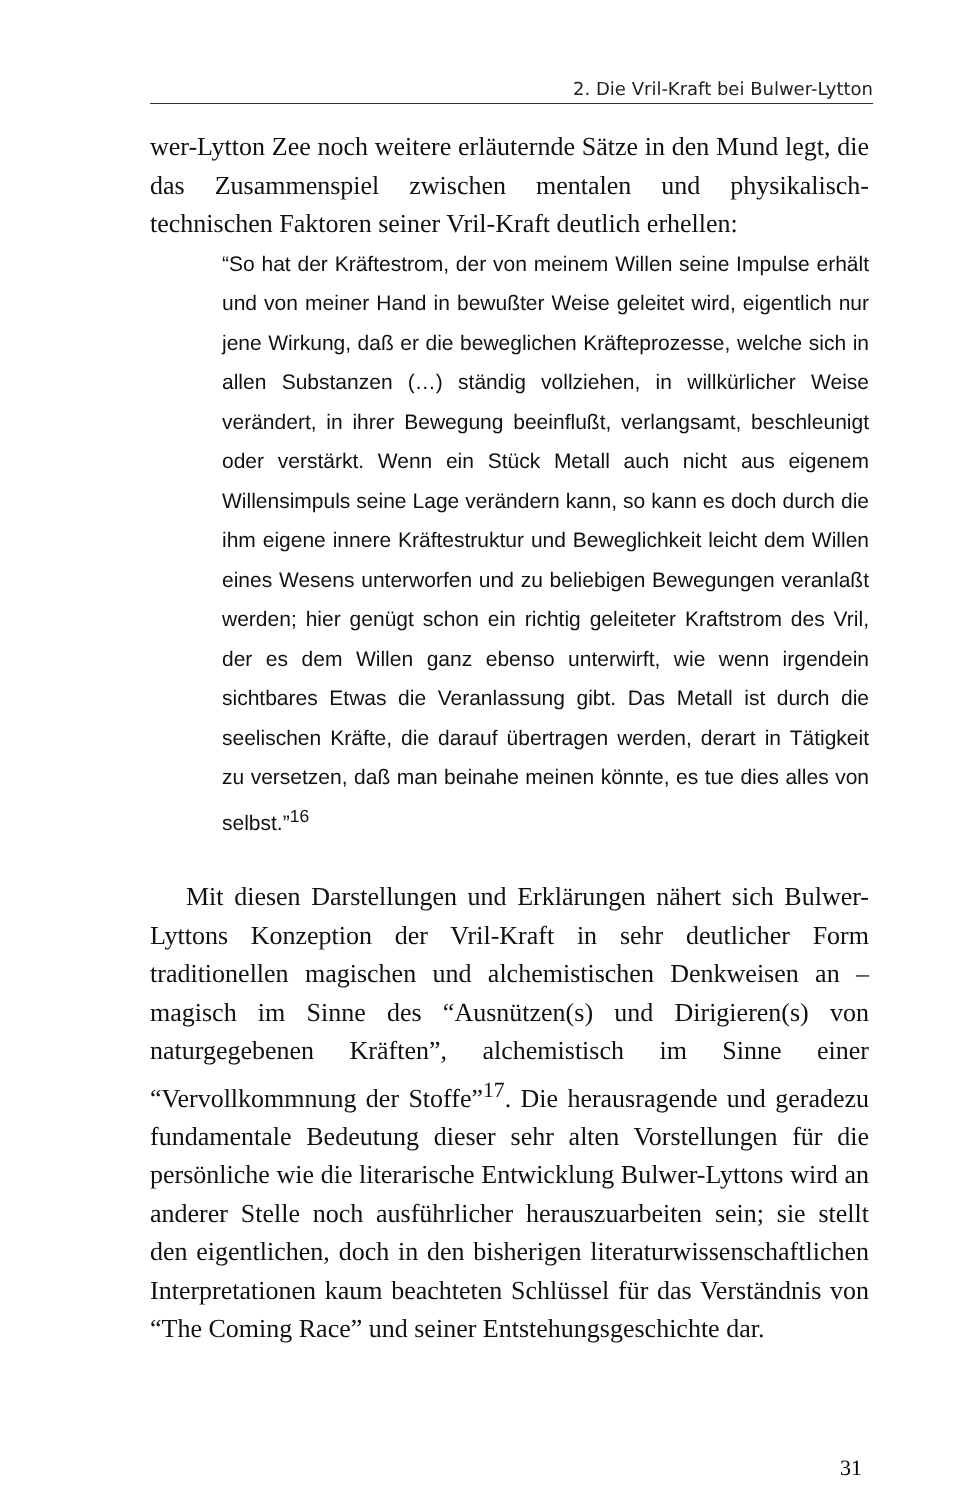2. Die Vril-Kraft bei Bulwer-Lytton
wer-Lytton Zee noch weitere erläuternde Sätze in den Mund legt, die das Zusammenspiel zwischen mentalen und physikalisch-technischen Faktoren seiner Vril-Kraft deutlich erhellen:
“So hat der Kräftestrom, der von meinem Willen seine Impulse erhält und von meiner Hand in bewußter Weise geleitet wird, eigentlich nur jene Wirkung, daß er die beweglichen Kräfteprozesse, welche sich in allen Substanzen (…) ständig vollziehen, in willkürlicher Weise verändert, in ihrer Bewegung beeinflußt, verlangsamt, beschleunigt oder verstärkt. Wenn ein Stück Metall auch nicht aus eigenem Willensimpuls seine Lage verändern kann, so kann es doch durch die ihm eigene innere Kräftestruktur und Beweglichkeit leicht dem Willen eines Wesens unterworfen und zu beliebigen Bewegungen veranlaßt werden; hier genügt schon ein richtig geleiteter Kraftstrom des Vril, der es dem Willen ganz ebenso unterwirft, wie wenn irgendein sichtbares Etwas die Veranlassung gibt. Das Metall ist durch die seelischen Kräfte, die darauf übertragen werden, derart in Tätigkeit zu versetzen, daß man beinahe meinen könnte, es tue dies alles von selbst.”<sup>16</sup>
Mit diesen Darstellungen und Erklärungen nähert sich Bulwer-Lyttons Konzeption der Vril-Kraft in sehr deutlicher Form traditionellen magischen und alchemistischen Denkweisen an – magisch im Sinne des “Ausnützen(s) und Dirigieren(s) von naturgegebenen Kräften”, alchemistisch im Sinne einer “Vervollkommnung der Stoffe”<sup>17</sup>. Die herausragende und geradezu fundamentale Bedeutung dieser sehr alten Vorstellungen für die persönliche wie die literarische Entwicklung Bulwer-Lyttons wird an anderer Stelle noch ausführlicher herauszuarbeiten sein; sie stellt den eigentlichen, doch in den bisherigen literaturwissenschaftlichen Interpretationen kaum beachteten Schlüssel für das Verständnis von “The Coming Race” und seiner Entstehungsgeschichte dar.
31